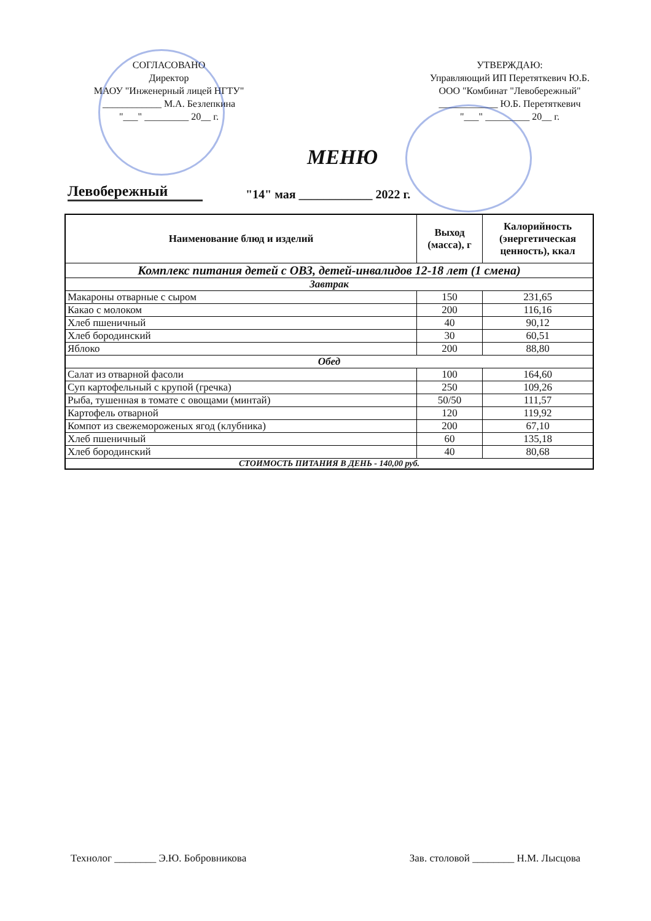СОГЛАСОВАНО
Директор
МАОУ "Инженерный лицей НГТУ"
____________ М.А. Безлепкина
"___" _________ 20__ г.
УТВЕРЖДАЮ:
Управляющий ИП Перетяткевич Ю.Б.
ООО "Комбинат "Левобережный"
____________ Ю.Б. Перетяткевич
"___" _________ 20__ г.
Левобережный
МЕНЮ
"14" мая ____________ 2022 г.
| Наименование блюд и изделий | Выход (масса), г | Калорийность (энергетическая ценность), ккал |
| --- | --- | --- |
| Комплекс питания детей с ОВЗ, детей-инвалидов 12-18 лет (1 смена) | | |
| Завтрак | | |
| Макароны отварные с сыром | 150 | 231,65 |
| Какао с молоком | 200 | 116,16 |
| Хлеб пшеничный | 40 | 90,12 |
| Хлеб бородинский | 30 | 60,51 |
| Яблоко | 200 | 88,80 |
| Обед | | |
| Салат из отварной фасоли | 100 | 164,60 |
| Суп картофельный с крупой (гречка) | 250 | 109,26 |
| Рыба, тушенная в томате с овощами (минтай) | 50/50 | 111,57 |
| Картофель отварной | 120 | 119,92 |
| Компот из свежемороженых ягод (клубника) | 200 | 67,10 |
| Хлеб пшеничный | 60 | 135,18 |
| Хлеб бородинский | 40 | 80,68 |
| СТОИМОСТЬ ПИТАНИЯ В ДЕНЬ - 140,00 руб. | | |
Технолог ________ Э.Ю. Бобровникова Зав. столовой ________ Н.М. Лысцова